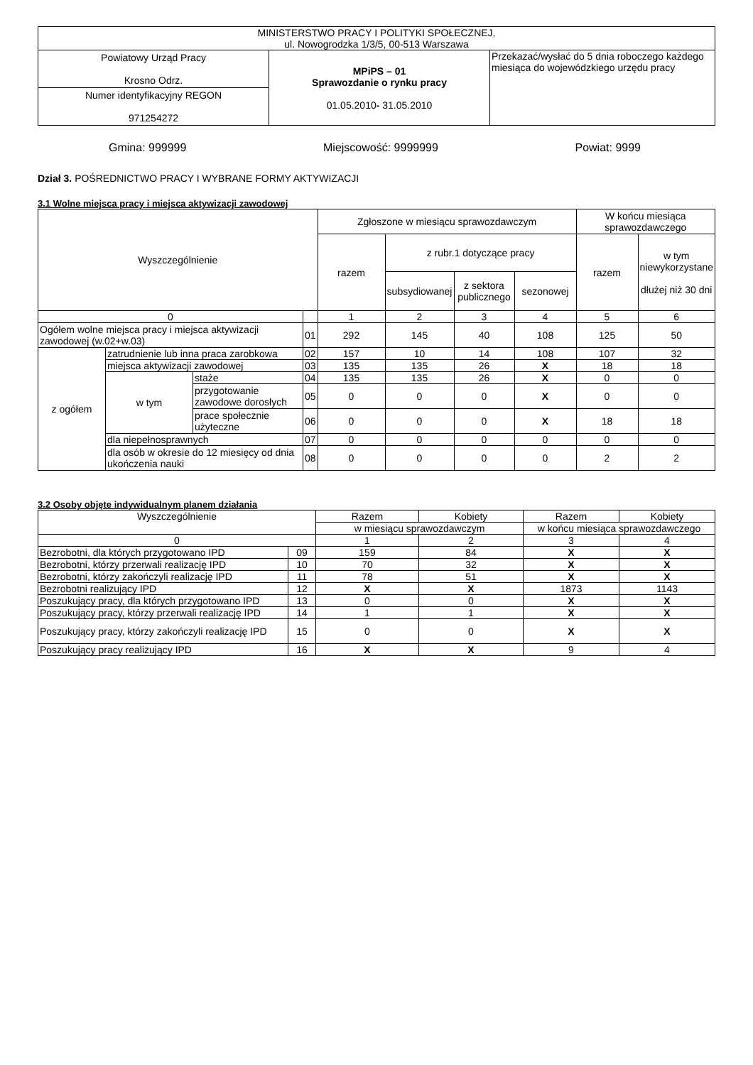| MINISTERSTWO PRACY I POLITYKI SPOŁECZNEJ, ul. Nowogrodzka 1/3/5, 00-513 Warszawa | | |
| Powiatowy Urząd Pracy Krosno Odrz. | MPiPS – 01 Sprawozdanie o rynku pracy 01.05.2010 - 31.05.2010 | Przekazać/wysłać do 5 dnia roboczego każdego miesiąca do wojewódzkiego urzędu pracy |
| Numer identyfikacyjny REGON 971254272 | | |
Gmina: 999999 Miejscowość: 9999999 Powiat: 9999
Dział 3. POŚREDNICTWO PRACY I WYBRANE FORMY AKTYWIZACJI
3.1 Wolne miejsca pracy i miejsca aktywizacji zawodowej
| Wyszczególnienie | | | | Zgłoszone w miesiącu sprawozdawczym | | | | W końcu miesiąca sprawozdawczego | |
| --- | --- | --- | --- | --- | --- | --- | --- | --- | --- |
| | | | | razem | z rubr.1 dotyczące pracy | | | razem | w tym niewykorzystane dłużej niż 30 dni |
| | | | | | subsydiowanej | z sektora publicznego | sezonowej | | |
| 0 | | | | 1 | 2 | 3 | 4 | 5 | 6 |
| Ogółem wolne miejsca pracy i miejsca aktywizacji zawodowej (w.02+w.03) | | | 01 | 292 | 145 | 40 | 108 | 125 | 50 |
| z ogółem | zatrudnienie lub inna praca zarobkowa | | 02 | 157 | 10 | 14 | 108 | 107 | 32 |
| | miejsca aktywizacji zawodowej | | 03 | 135 | 135 | 26 | X | 18 | 18 |
| | w tym | staże | 04 | 135 | 135 | 26 | X | 0 | 0 |
| | | przygotowanie zawodowe dorosłych | 05 | 0 | 0 | 0 | X | 0 | 0 |
| | | prace społecznie użyteczne | 06 | 0 | 0 | 0 | X | 18 | 18 |
| | dla niepełnosprawnych | | 07 | 0 | 0 | 0 | 0 | 0 | 0 |
| | dla osób w okresie do 12 miesięcy od dnia ukończenia nauki | | 08 | 0 | 0 | 0 | 0 | 2 | 2 |
3.2 Osoby objęte indywidualnym planem działania
| Wyszczególnienie | | Razem | Kobiety | Razem | Kobiety |
| --- | --- | --- | --- | --- | --- |
| | | w miesiącu sprawozdawczym | | w końcu miesiąca sprawozdawczego | |
| 0 | | 1 | 2 | 3 | 4 |
| Bezrobotni, dla których przygotowano IPD | 09 | 159 | 84 | X | X |
| Bezrobotni, którzy przerwali realizację IPD | 10 | 70 | 32 | X | X |
| Bezrobotni, którzy zakończyli realizację IPD | 11 | 78 | 51 | X | X |
| Bezrobotni realizujący IPD | 12 | X | X | 1873 | 1143 |
| Poszukujący pracy, dla których przygotowano IPD | 13 | 0 | 0 | X | X |
| Poszukujący pracy, którzy przerwali realizację IPD | 14 | 1 | 1 | X | X |
| Poszukujący pracy, którzy zakończyli realizację IPD | 15 | 0 | 0 | X | X |
| Poszukujący pracy realizujący IPD | 16 | X | X | 9 | 4 |